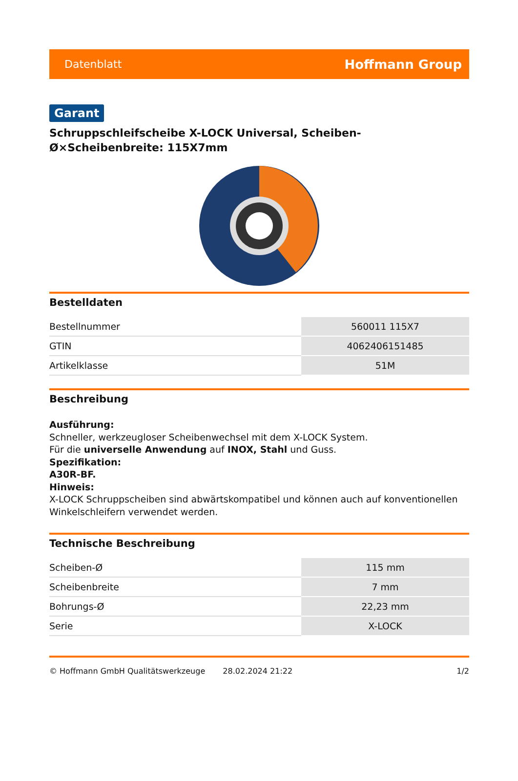Datenblatt Hoffmann Group
Garant
Schruppschleifscheibe X-LOCK Universal, Scheiben-Ø×Scheibenbreite: 115X7mm
Bestelldaten
| Bestellnummer | 560011 115X7 |
| GTIN | 4062406151485 |
| Artikelklasse | 51M |
Beschreibung
Ausführung:
Schneller, werkzeugloser Scheibenwechsel mit dem X-LOCK System.
Für die universelle Anwendung auf INOX, Stahl und Guss.
Spezifikation:
A30R-BF.
Hinweis:
X-LOCK Schruppscheiben sind abwärtskompatibel und können auch auf konventionellen Winkelschleifern verwendet werden.
Technische Beschreibung
| Scheiben-Ø | 115 mm |
| Scheibenbreite | 7 mm |
| Bohrungs-Ø | 22,23 mm |
| Serie | X-LOCK |
© Hoffmann GmbH Qualitätswerkzeuge 28.02.2024 21:22 1/2